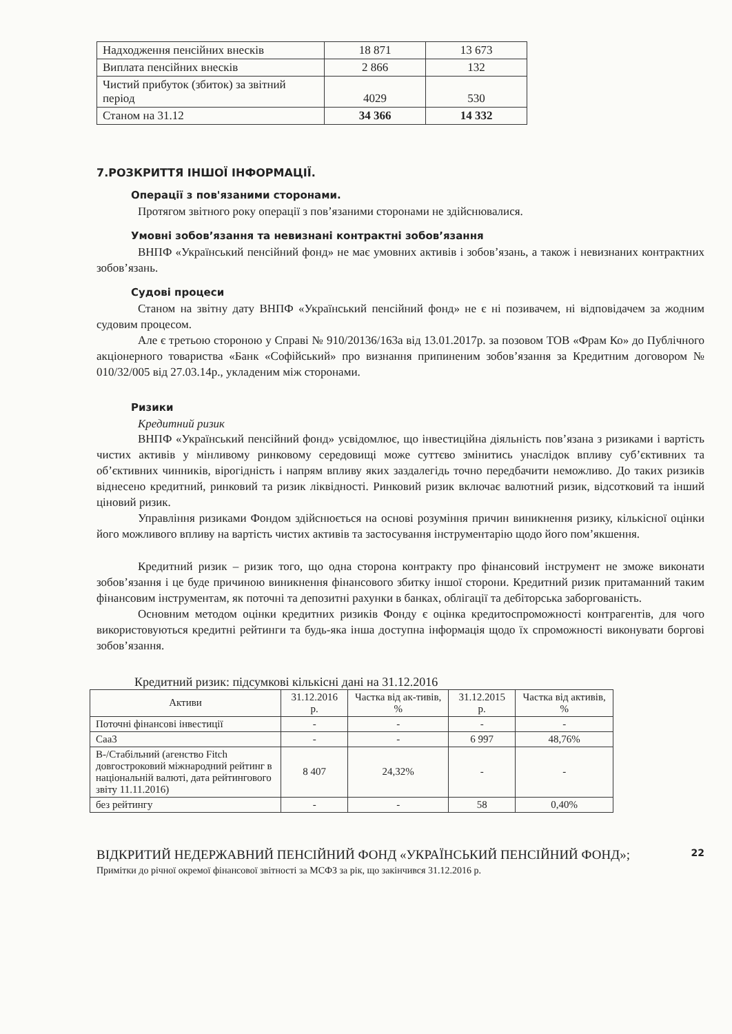| Надходження пенсійних внесків | 18 871 | 13 673 |
| Виплата пенсійних внесків | 2 866 | 132 |
| Чистий прибуток (збиток) за звітний період | 4029 | 530 |
| Станом на 31.12 | 34 366 | 14 332 |
7.РОЗКРИТТЯ ІНШОЇ ІНФОРМАЦІЇ.
Операції з пов'язаними сторонами.
Протягом звітного року операції з пов’язаними сторонами не здійснювалися.
Умовні зобов’язання та невизнані контрактні зобов’язання
ВНПФ «Український пенсійний фонд» не має умовних активів і зобов’язань, а також і невизнаних контрактних зобов’язань.
Судові процеси
Станом на звітну дату ВНПФ «Український пенсійний фонд» не є ні позивачем, ні відповідачем за жодним судовим процесом.
Але є третьою стороною у Справі № 910/20136/163а від 13.01.2017р. за позовом ТОВ «Фрам Ко» до Публічного акціонерного товариства «Банк «Софійський» про визнання припиненим зобов’язання за Кредитним договором № 010/32/005 від 27.03.14р., укладеним між сторонами.
Ризики
Кредитний ризик
ВНПФ «Український пенсійний фонд» усвідомлює, що інвестиційна діяльність пов’язана з ризиками і вартість чистих активів у мінливому ринковому середовищі може суттєво змінитись унаслідок впливу суб’єктивних та об’єктивних чинників, вірогідність і напрям впливу яких заздалегідь точно передбачити неможливо. До таких ризиків віднесено кредитний, ринковий та ризик ліквідності. Ринковий ризик включає валютний ризик, відсотковий та інший ціновий ризик.
Управління ризиками Фондом здійснюється на основі розуміння причин виникнення ризику, кількісної оцінки його можливого впливу на вартість чистих активів та застосування інструментарію щодо його пом’якшення.
Кредитний ризик – ризик того, що одна сторона контракту про фінансовий інструмент не зможе виконати зобов’язання і це буде причиною виникнення фінансового збитку іншої сторони. Кредитний ризик притаманний таким фінансовим інструментам, як поточні та депозитні рахунки в банках, облігації та дебіторська заборгованість.
Основним методом оцінки кредитних ризиків Фонду є оцінка кредитоспроможності контрагентів, для чого використовуються кредитні рейтинги та будь-яка інша доступна інформація щодо їх спроможності виконувати боргові зобов’язання.
Кредитний ризик: підсумкові кількісні дані на 31.12.2016
| Активи | 31.12.2016 р. | Частка від ак-тивів, % | 31.12.2015 р. | Частка від активів, % |
| --- | --- | --- | --- | --- |
| Поточні фінансові інвестиції | - | - | - | - |
| Саа3 | - | - | 6 997 | 48,76% |
| В-/Стабільний (агенство Fitch довгостроковий міжнародний рейтинг в національній валюті, дата рейтингового звіту 11.11.2016) | 8 407 | 24,32% | - | - |
| без рейтингу | - | - | 58 | 0,40% |
22 ВІДКРИТИЙ НЕДЕРЖАВНИЙ ПЕНСІЙНИЙ ФОНД «УКРАЇНСЬКИЙ ПЕНСІЙНИЙ ФОНД»;
Примітки до річної окремої фінансової звітності за МСФЗ за рік, що закінчився 31.12.2016 р.